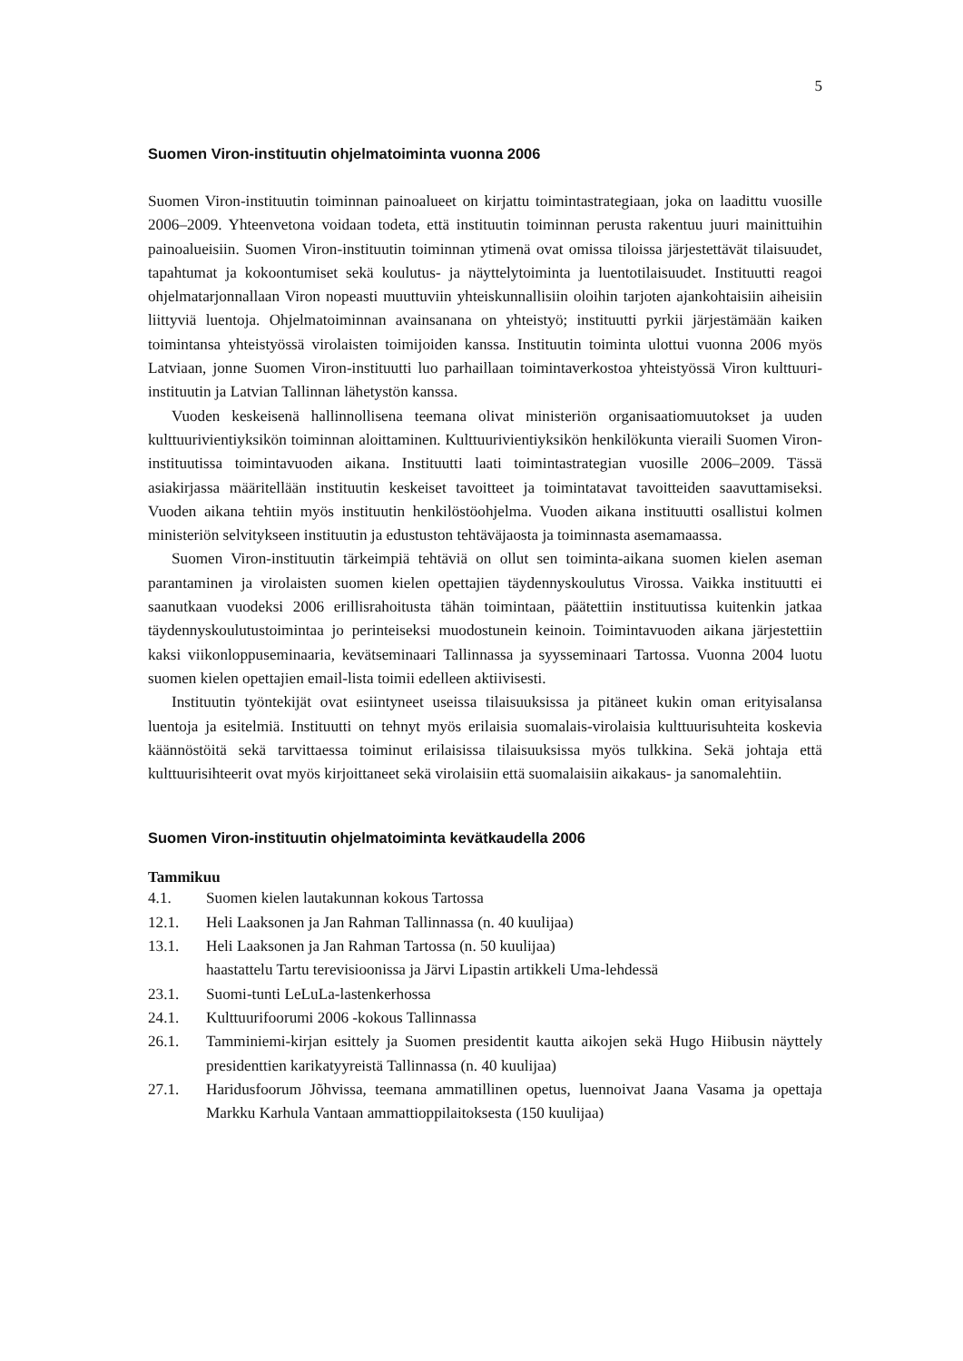5
Suomen Viron-instituutin ohjelmatoiminta vuonna 2006
Suomen Viron-instituutin toiminnan painoalueet on kirjattu toimintastrategiaan, joka on laadittu vuosille 2006–2009. Yhteenvetona voidaan todeta, että instituutin toiminnan perusta rakentuu juuri mainittuihin painoalueisiin. Suomen Viron-instituutin toiminnan ytimenä ovat omissa tiloissa järjestettävät tilaisuudet, tapahtumat ja kokoontumiset sekä koulutus- ja näyttelytoiminta ja luentotilaisuudet. Instituutti reagoi ohjelmatarjonnallaan Viron nopeasti muuttuviin yhteiskunnallisiin oloihin tarjoten ajankohtaisiin aiheisiin liittyviä luentoja. Ohjelmatoiminnan avainsanana on yhteistyö; instituutti pyrkii järjestämään kaiken toimintansa yhteistyössä virolaisten toimijoiden kanssa. Instituutin toiminta ulottui vuonna 2006 myös Latviaan, jonne Suomen Viron-instituutti luo parhaillaan toimintaverkostoa yhteistyössä Viron kulttuuri-instituutin ja Latvian Tallinnan lähetystön kanssa.
Vuoden keskeisenä hallinnollisena teemana olivat ministeriön organisaatiomuutokset ja uuden kulttuurivientiyksikön toiminnan aloittaminen. Kulttuurivientiyksikön henkilökunta vieraili Suomen Viron-instituutissa toimintavuoden aikana. Instituutti laati toimintastrategian vuosille 2006–2009. Tässä asiakirjassa määritellään instituutin keskeiset tavoitteet ja toimintatavat tavoitteiden saavuttamiseksi. Vuoden aikana tehtiin myös instituutin henkilöstöohjelma. Vuoden aikana instituutti osallistui kolmen ministeriön selvitykseen instituutin ja edustuston tehtäväjaosta ja toiminnasta asemamaassa.
Suomen Viron-instituutin tärkeimpiä tehtäviä on ollut sen toiminta-aikana suomen kielen aseman parantaminen ja virolaisten suomen kielen opettajien täydennyskoulutus Virossa. Vaikka instituutti ei saanutkaan vuodeksi 2006 erillisrahoitusta tähän toimintaan, päätettiin instituutissa kuitenkin jatkaa täydennyskoulutustoimintaa jo perinteiseksi muodostunein keinoin. Toimintavuoden aikana järjestettiin kaksi viikonloppuseminaaria, kevätseminaari Tallinnassa ja syysseminaari Tartossa. Vuonna 2004 luotu suomen kielen opettajien email-lista toimii edelleen aktiivisesti.
Instituutin työntekijät ovat esiintyneet useissa tilaisuuksissa ja pitäneet kukin oman erityisalansa luentoja ja esitelmiä. Instituutti on tehnyt myös erilaisia suomalais-virolaisia kulttuurisuhteita koskevia käännöstöitä sekä tarvittaessa toiminut erilaisissa tilaisuuksissa myös tulkkina. Sekä johtaja että kulttuurisihteerit ovat myös kirjoittaneet sekä virolaisiin että suomalaisiin aikakaus- ja sanomalehtiin.
Suomen Viron-instituutin ohjelmatoiminta kevätkaudella 2006
Tammikuu
4.1. Suomen kielen lautakunnan kokous Tartossa
12.1. Heli Laaksonen ja Jan Rahman Tallinnassa (n. 40 kuulijaa)
13.1. Heli Laaksonen ja Jan Rahman Tartossa (n. 50 kuulijaa)
haastattelu Tartu terevisioonissa ja Järvi Lipastin artikkeli Uma-lehdessä
23.1. Suomi-tunti LeLuLa-lastenkerhossa
24.1. Kulttuurifoorumi 2006 -kokous Tallinnassa
26.1. Tamminiemi-kirjan esittely ja Suomen presidentit kautta aikojen sekä Hugo Hiibusin näyttely presidenttien karikatyyreistä Tallinnassa (n. 40 kuulijaa)
27.1. Haridusfoorum Jõhvissa, teemana ammatillinen opetus, luennoivat Jaana Vasama ja opettaja Markku Karhula Vantaan ammattioppilaitoksesta (150 kuulijaa)